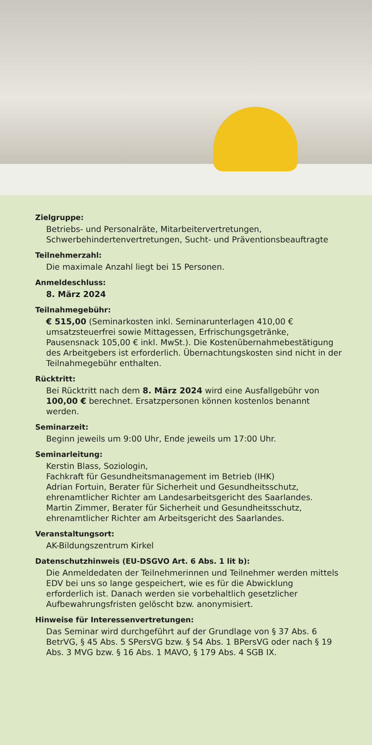Zielgruppe:
Betriebs- und Personalräte, Mitarbeitervertretungen, Schwerbehindertenvertretungen, Sucht- und Präventionsbeauftragte
Teilnehmerzahl:
Die maximale Anzahl liegt bei 15 Personen.
Anmeldeschluss:
8. März 2024
Teilnahmegebühr:
€ 515,00 (Seminarkosten inkl. Seminarunterlagen 410,00 € umsatzsteuerfrei sowie Mittagessen, Erfrischungsgetränke, Pausensnack 105,00 € inkl. MwSt.). Die Kostenübernahmebestätigung des Arbeitgebers ist erforderlich. Übernachtungskosten sind nicht in der Teilnahmegebühr enthalten.
Rücktritt:
Bei Rücktritt nach dem 8. März 2024 wird eine Ausfallgebühr von 100,00 € berechnet. Ersatzpersonen können kostenlos benannt werden.
Seminarzeit:
Beginn jeweils um 9:00 Uhr, Ende jeweils um 17:00 Uhr.
Seminarleitung:
Kerstin Blass, Soziologin,
Fachkraft für Gesundheitsmanagement im Betrieb (IHK)
Adrian Fortuin, Berater für Sicherheit und Gesundheitsschutz, ehrenamtlicher Richter am Landesarbeitsgericht des Saarlandes.
Martin Zimmer, Berater für Sicherheit und Gesundheitsschutz, ehrenamtlicher Richter am Arbeitsgericht des Saarlandes.
Veranstaltungsort:
AK-Bildungszentrum Kirkel
Datenschutzhinweis (EU-DSGVO Art. 6 Abs. 1 lit b):
Die Anmeldedaten der Teilnehmerinnen und Teilnehmer werden mittels EDV bei uns so lange gespeichert, wie es für die Abwicklung erforderlich ist. Danach werden sie vorbehaltlich gesetzlicher Aufbewahrungsfristen gelöscht bzw. anonymisiert.
Hinweise für Interessenvertretungen:
Das Seminar wird durchgeführt auf der Grundlage von § 37 Abs. 6 BetrVG, § 45 Abs. 5 SPersVG bzw. § 54 Abs. 1 BPersVG oder nach § 19 Abs. 3 MVG bzw. § 16 Abs. 1 MAVO, § 179 Abs. 4 SGB IX.